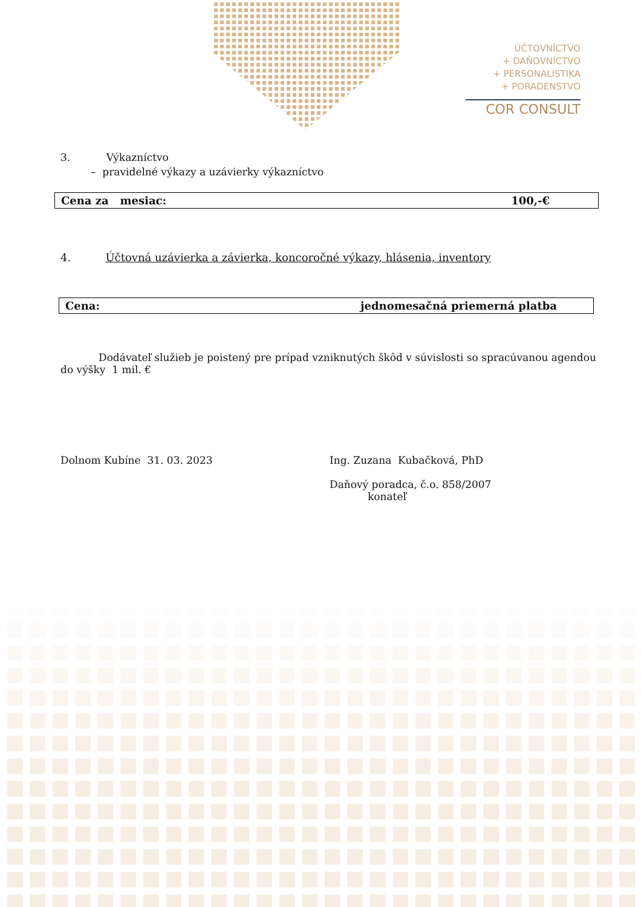ÚČTOVNÍCTVO
+ DAŇOVNÍCTVO
+ PERSONALISTIKA
+ PORADENSTVO
COR CONSULT
3. Výkazníctvo
– pravidelné výkazy a uzávierky výkazníctvo
Cena za mesiac: 100,-€
4. Účtovná uzávierka a závierka, koncoročné výkazy, hlásenia, inventory
Cena: jednomesačná priemerná platba
Dodávateľ služieb je poistený pre prípad vzniknutých škôd v súvislosti so spracúvanou agendou do výšky 1 mil. €
Dolnom Kubíne 31. 03. 2023 Ing. Zuzana Kubačková, PhD
Daňový poradca, č.o. 858/2007
konateľ